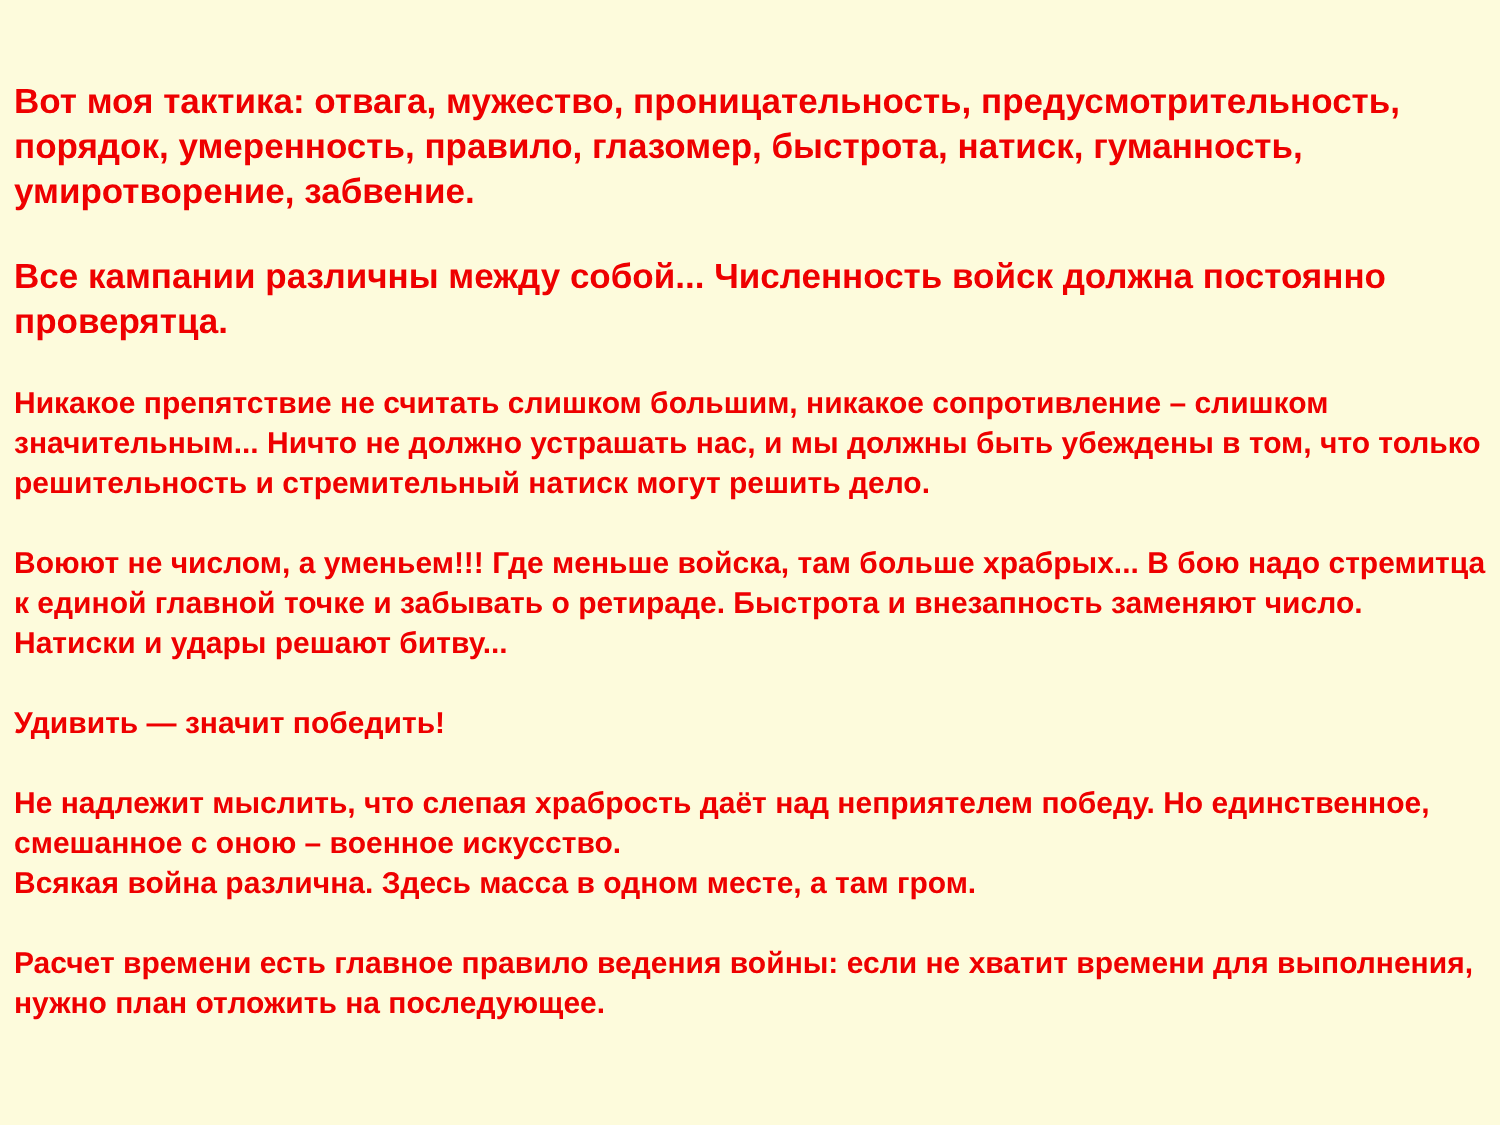Вот моя тактика: отвага, мужество, проницательность, предусмотрительность, порядок, умеренность, правило, глазомер, быстрота, натиск, гуманность, умиротворение, забвение.
Все кампании различны между собой... Численность войск должна постоянно проверятца.
Никакое препятствие не считать слишком большим, никакое сопротивление – слишком значительным... Ничто не должно устрашать нас, и мы должны быть убеждены в том, что только решительность и стремительный натиск могут решить дело.
Воюют не числом, а уменьем!!! Где меньше войска, там больше храбрых... В бою надо стремитца к единой главной точке и забывать о ретираде. Быстрота и внезапность заменяют число. Натиски и удары решают битву...
Удивить — значит победить!
Не надлежит мыслить, что слепая храбрость даёт над неприятелем победу. Но единственное, смешанное с оною – военное искусство.
Всякая война различна. Здесь масса в одном месте, а там гром.
Расчет времени есть главное правило ведения войны: если не хватит времени для выполнения, нужно план отложить на последующее.